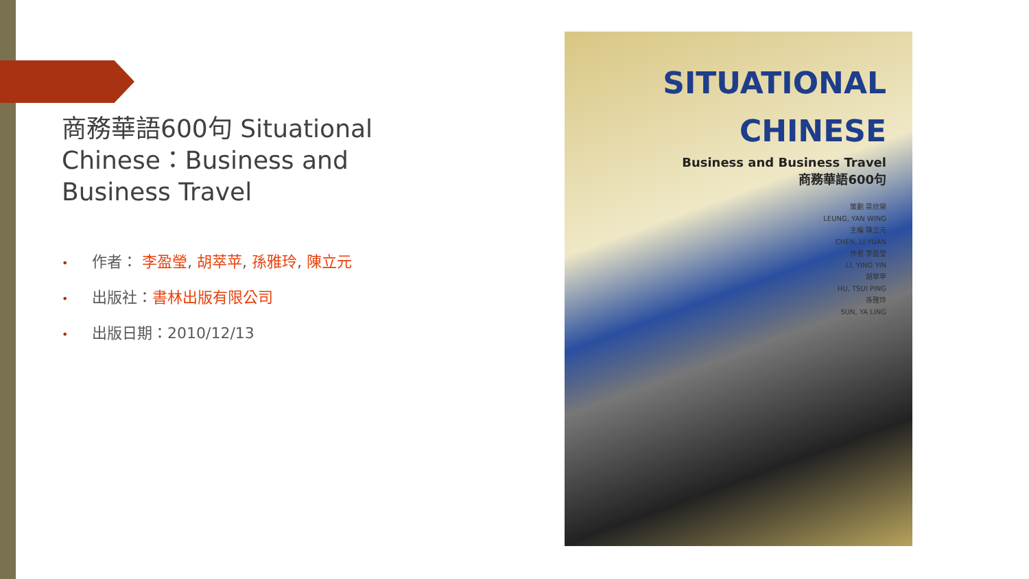商務華語600句 Situational Chinese：Business and Business Travel
• 作者： 李盈瑩, 胡萃苹, 孫雅玲, 陳立元
• 出版社：書林出版有限公司
• 出版日期：2010/12/13
SITUATIONAL
CHINESE
Business and Business Travel
商務華語600句
策劃 梁欣榮
LEUNG, YAN WING
主編 陳立元
CHEN, LI YUAN
作者 李盈瑩
LI, YING YIN
胡萃苹
HU, TSUI PING
孫雅玲
SUN, YA LING